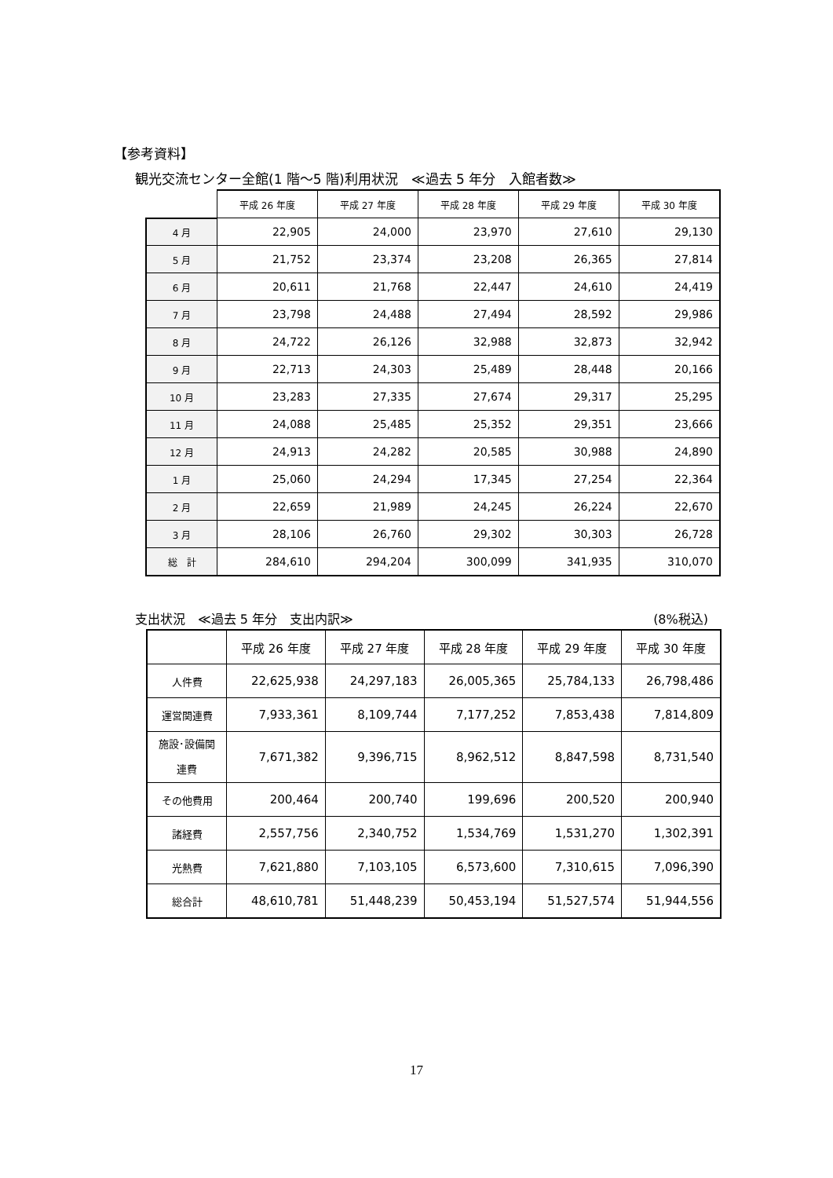【参考資料】
観光交流センター全館(1 階～5 階)利用状況　≪過去 5 年分　入館者数≫
| | 平成 26 年度 | 平成 27 年度 | 平成 28 年度 | 平成 29 年度 | 平成 30 年度 |
| --- | --- | --- | --- | --- | --- |
| 4 月 | 22,905 | 24,000 | 23,970 | 27,610 | 29,130 |
| 5 月 | 21,752 | 23,374 | 23,208 | 26,365 | 27,814 |
| 6 月 | 20,611 | 21,768 | 22,447 | 24,610 | 24,419 |
| 7 月 | 23,798 | 24,488 | 27,494 | 28,592 | 29,986 |
| 8 月 | 24,722 | 26,126 | 32,988 | 32,873 | 32,942 |
| 9 月 | 22,713 | 24,303 | 25,489 | 28,448 | 20,166 |
| 10 月 | 23,283 | 27,335 | 27,674 | 29,317 | 25,295 |
| 11 月 | 24,088 | 25,485 | 25,352 | 29,351 | 23,666 |
| 12 月 | 24,913 | 24,282 | 20,585 | 30,988 | 24,890 |
| 1 月 | 25,060 | 24,294 | 17,345 | 27,254 | 22,364 |
| 2 月 | 22,659 | 21,989 | 24,245 | 26,224 | 22,670 |
| 3 月 | 28,106 | 26,760 | 29,302 | 30,303 | 26,728 |
| 総 計 | 284,610 | 294,204 | 300,099 | 341,935 | 310,070 |
支出状況　≪過去 5 年分　支出内訳≫ (8%税込)
| | 平成 26 年度 | 平成 27 年度 | 平成 28 年度 | 平成 29 年度 | 平成 30 年度 |
| --- | --- | --- | --- | --- | --- |
| 人件費 | 22,625,938 | 24,297,183 | 26,005,365 | 25,784,133 | 26,798,486 |
| 運営関連費 | 7,933,361 | 8,109,744 | 7,177,252 | 7,853,438 | 7,814,809 |
| 施設･設備関 連費 | 7,671,382 | 9,396,715 | 8,962,512 | 8,847,598 | 8,731,540 |
| その他費用 | 200,464 | 200,740 | 199,696 | 200,520 | 200,940 |
| 諸経費 | 2,557,756 | 2,340,752 | 1,534,769 | 1,531,270 | 1,302,391 |
| 光熱費 | 7,621,880 | 7,103,105 | 6,573,600 | 7,310,615 | 7,096,390 |
| 総合計 | 48,610,781 | 51,448,239 | 50,453,194 | 51,527,574 | 51,944,556 |
17